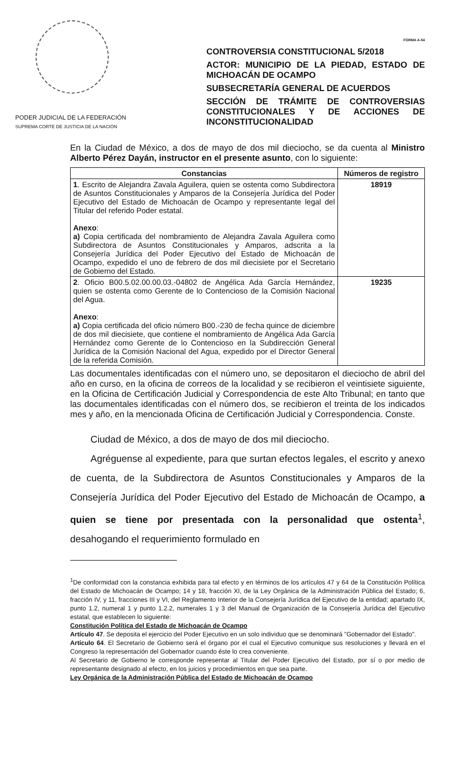PODER JUDICIAL DE LA FEDERACIÓN
SUPREMA CORTE DE JUSTICIA DE LA NACIÓN
FORMA A-54
CONTROVERSIA CONSTITUCIONAL 5/2018
ACTOR: MUNICIPIO DE LA PIEDAD, ESTADO DE MICHOACÁN DE OCAMPO
SUBSECRETARÍA GENERAL DE ACUERDOS
SECCIÓN DE TRÁMITE DE CONTROVERSIAS CONSTITUCIONALES Y DE ACCIONES DE INCONSTITUCIONALIDAD
En la Ciudad de México, a dos de mayo de dos mil dieciocho, se da cuenta al Ministro Alberto Pérez Dayán, instructor en el presente asunto, con lo siguiente:
| Constancias | Números de registro |
| --- | --- |
| 1 . Escrito de Alejandra Zavala Aguilera, quien se ostenta como Subdirectora de Asuntos Constitucionales y Amparos de la Consejería Jurídica del Poder Ejecutivo del Estado de Michoacán de Ocampo y representante legal del Titular del referido Poder estatal. Anexo : a) Copia certificada del nombramiento de Alejandra Zavala Aguilera como Subdirectora de Asuntos Constitucionales y Amparos, adscrita a la Consejería Jurídica del Poder Ejecutivo del Estado de Michoacán de Ocampo, expedido el uno de febrero de dos mil diecisiete por el Secretario de Gobierno del Estado. | 18919 |
| 2 . Oficio B00.5.02.00.00.03.-04802 de Angélica Ada García Hernández, quien se ostenta como Gerente de lo Contencioso de la Comisión Nacional del Agua. Anexo : a) Copia certificada del oficio número B00.-230 de fecha quince de diciembre de dos mil diecisiete, que contiene el nombramiento de Angélica Ada García Hernández como Gerente de lo Contencioso en la Subdirección General Jurídica de la Comisión Nacional del Agua, expedido por el Director General de la referida Comisión. | 19235 |
Las documentales identificadas con el número uno, se depositaron el dieciocho de abril del año en curso, en la oficina de correos de la localidad y se recibieron el veintisiete siguiente, en la Oficina de Certificación Judicial y Correspondencia de este Alto Tribunal; en tanto que las documentales identificadas con el número dos, se recibieron el treinta de los indicados mes y año, en la mencionada Oficina de Certificación Judicial y Correspondencia. Conste.
Ciudad de México, a dos de mayo de dos mil dieciocho.
Agréguense al expediente, para que surtan efectos legales, el escrito y anexo de cuenta, de la Subdirectora de Asuntos Constitucionales y Amparos de la Consejería Jurídica del Poder Ejecutivo del Estado de Michoacán de Ocampo, a quien se tiene por presentada con la personalidad que ostenta<sup>1</sup>, desahogando el requerimiento formulado en
<sup>1</sup> De conformidad con la constancia exhibida para tal efecto y en términos de los artículos 47 y 64 de la Constitución Política del Estado de Michoacán de Ocampo; 14 y 18, fracción XI, de la Ley Orgánica de la Administración Pública del Estado; 6, fracción IV, y 11, fracciones III y VI, del Reglamento Interior de la Consejería Jurídica del Ejecutivo de la entidad; apartado IX, punto 1.2, numeral 1 y punto 1.2.2, numerales 1 y 3 del Manual de Organización de la Consejería Jurídica del Ejecutivo estatal, que establecen lo siguiente:
Constitución Política del Estado de Michoacán de Ocampo
Artículo 47. Se deposita el ejercicio del Poder Ejecutivo en un solo individuo que se denominará "Gobernador del Estado".
Artículo 64. El Secretario de Gobierno será el órgano por el cual el Ejecutivo comunique sus resoluciones y llevará en el Congreso la representación del Gobernador cuando éste lo crea conveniente.
Al Secretario de Gobierno le corresponde representar al Titular del Poder Ejecutivo del Estado, por sí o por medio de representante designado al efecto, en los juicios y procedimientos en que sea parte.
Ley Orgánica de la Administración Pública del Estado de Michoacán de Ocampo